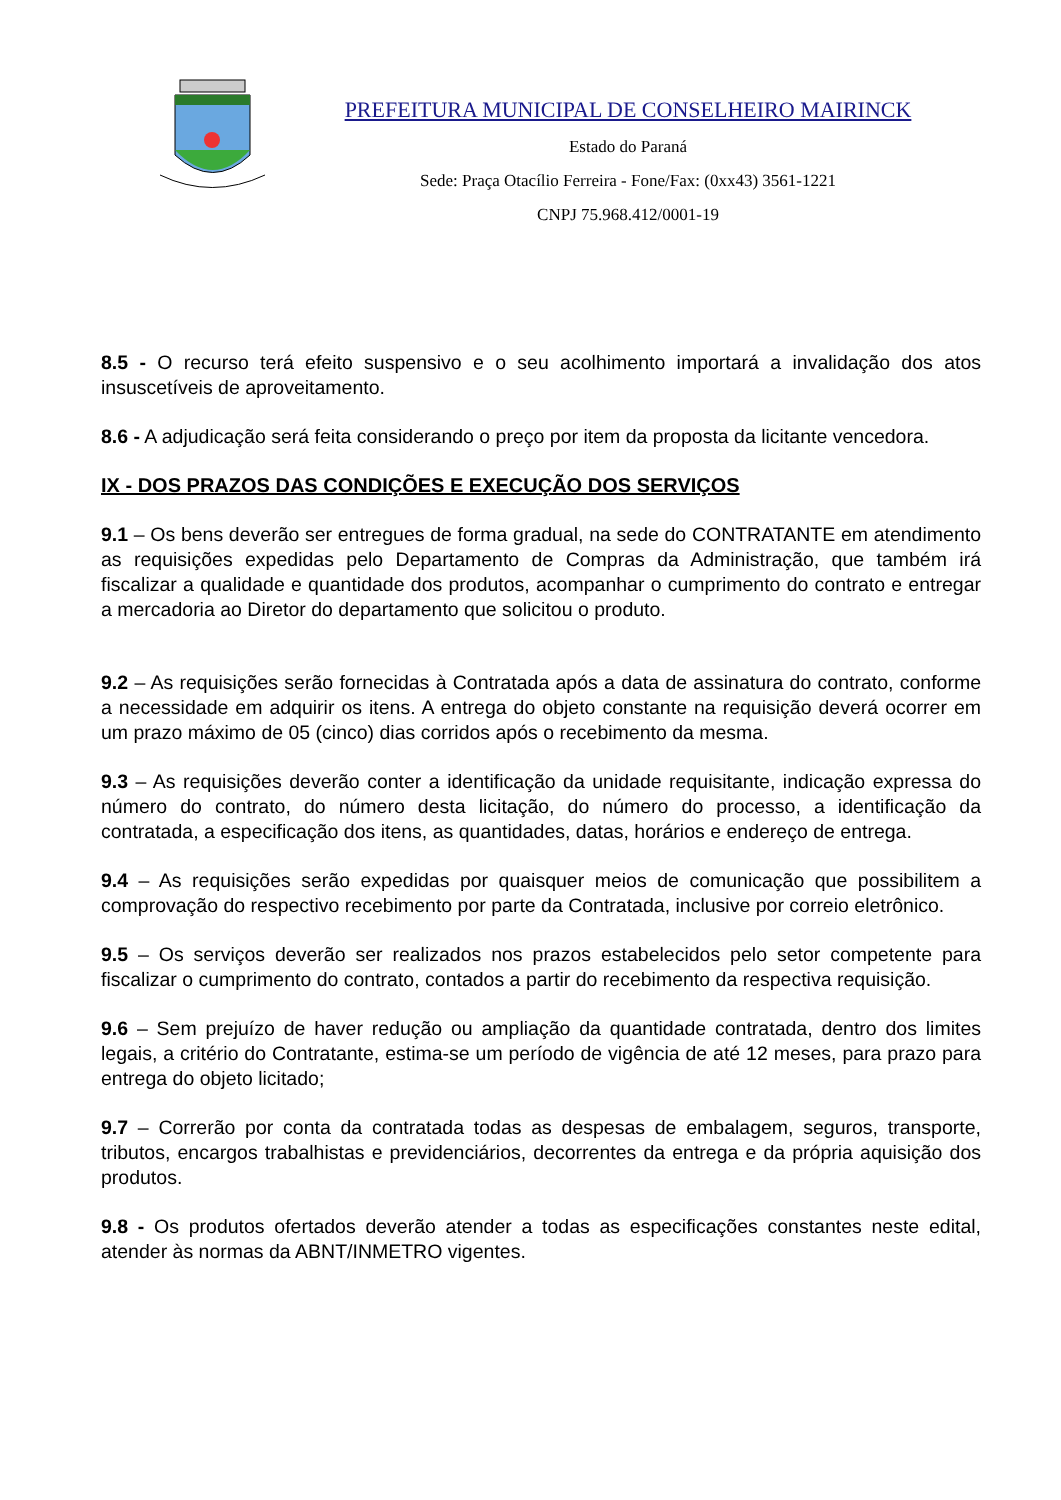PREFEITURA MUNICIPAL DE CONSELHEIRO MAIRINCK
Estado do Paraná
Sede: Praça Otacílio Ferreira - Fone/Fax: (0xx43) 3561-1221
CNPJ 75.968.412/0001-19
8.5 - O recurso terá efeito suspensivo e o seu acolhimento importará a invalidação dos atos insuscetíveis de aproveitamento.
8.6 - A adjudicação será feita considerando o preço por item da proposta da licitante vencedora.
IX - DOS PRAZOS DAS CONDIÇÕES E EXECUÇÃO DOS SERVIÇOS
9.1 – Os bens deverão ser entregues de forma gradual, na sede do CONTRATANTE em atendimento as requisições expedidas pelo Departamento de Compras da Administração, que também irá fiscalizar a qualidade e quantidade dos produtos, acompanhar o cumprimento do contrato e entregar a mercadoria ao Diretor do departamento que solicitou o produto.
9.2 – As requisições serão fornecidas à Contratada após a data de assinatura do contrato, conforme a necessidade em adquirir os itens. A entrega do objeto constante na requisição deverá ocorrer em um prazo máximo de 05 (cinco) dias corridos após o recebimento da mesma.
9.3 – As requisições deverão conter a identificação da unidade requisitante, indicação expressa do número do contrato, do número desta licitação, do número do processo, a identificação da contratada, a especificação dos itens, as quantidades, datas, horários e endereço de entrega.
9.4 – As requisições serão expedidas por quaisquer meios de comunicação que possibilitem a comprovação do respectivo recebimento por parte da Contratada, inclusive por correio eletrônico.
9.5 – Os serviços deverão ser realizados nos prazos estabelecidos pelo setor competente para fiscalizar o cumprimento do contrato, contados a partir do recebimento da respectiva requisição.
9.6 – Sem prejuízo de haver redução ou ampliação da quantidade contratada, dentro dos limites legais, a critério do Contratante, estima-se um período de vigência de até 12 meses, para prazo para entrega do objeto licitado;
9.7 – Correrão por conta da contratada todas as despesas de embalagem, seguros, transporte, tributos, encargos trabalhistas e previdenciários, decorrentes da entrega e da própria aquisição dos produtos.
9.8 - Os produtos ofertados deverão atender a todas as especificações constantes neste edital, atender às normas da ABNT/INMETRO vigentes.